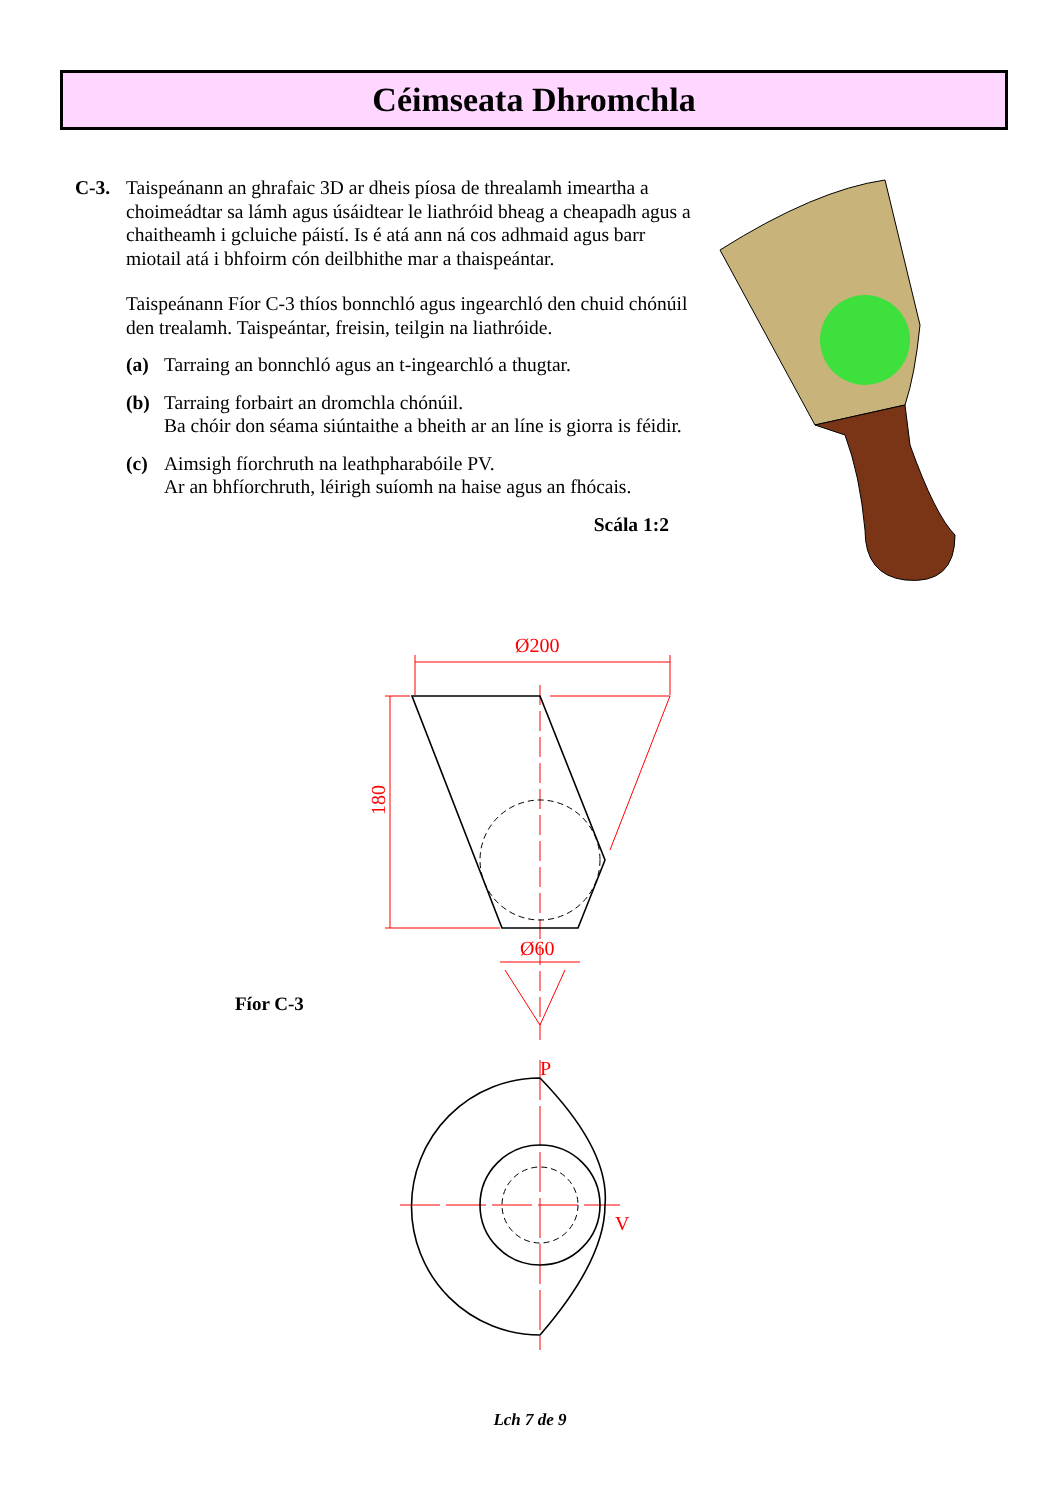Céimseata Dhromchla
C-3.
Taispeánann an ghrafaic 3D ar dheis píosa de threalamh imeartha a choimeádtar sa lámh agus úsáidtear le liathróid bheag a cheapadh agus a chaitheamh i gcluiche páistí. Is é atá ann ná cos adhmaid agus barr miotail atá i bhfoirm cón deilbhithe mar a thaispeántar.
Taispeánann Fíor C-3 thíos bonnchló agus ingearchló den chuid chónúil den trealamh. Taispeántar, freisin, teilgin na liathróide.
(a) Tarraing an bonnchló agus an t-ingearchló a thugtar.
(b) Tarraing forbairt an dromchla chónúil.
Ba chóir don séama siúntaithe a bheith ar an líne is giorra is féidir.
(c) Aimsigh fíorchruth na leathpharabóile PV.
Ar an bhfíorchruth, léirigh suíomh na haise agus an fhócais.
Scála 1:2
Ø200
Ø60
P
V
180
Fíor C-3
Lch 7 de 9